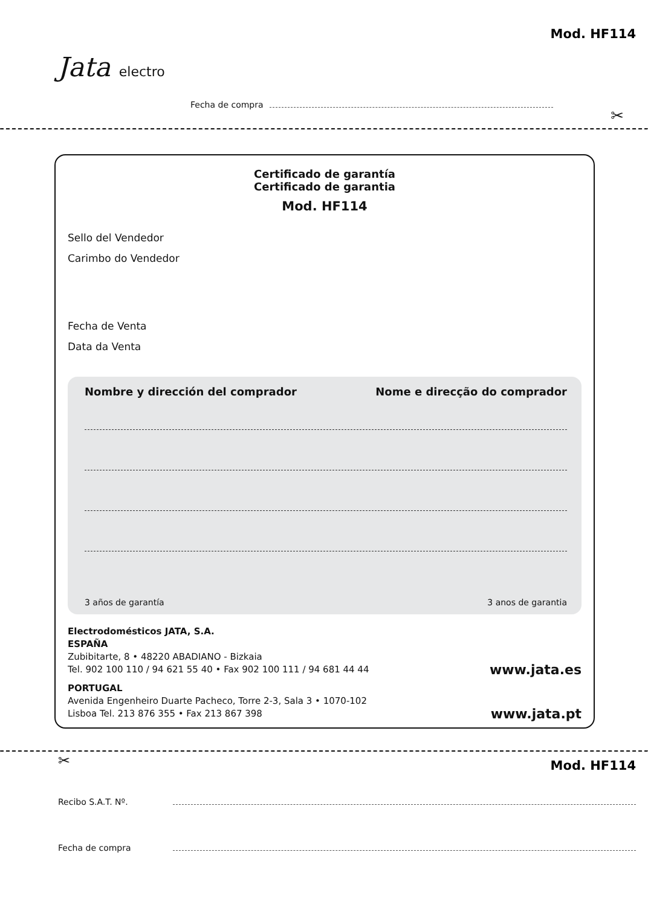Mod. HF114
Jata electro
Fecha de compra
✂
Certificado de garantía
Certificado de garantia
Mod. HF114
Sello del Vendedor
Carimbo do Vendedor
Fecha de Venta
Data da Venta
Nombre y dirección del comprador Nome e direcção do comprador
3 años de garantía 3 anos de garantia
Electrodomésticos JATA, S.A.
ESPAÑA
Zubibitarte, 8 • 48220 ABADIANO - Bizkaia
Tel. 902 100 110 / 94 621 55 40 • Fax 902 100 111 / 94 681 44 44 www.jata.es
PORTUGAL
Avenida Engenheiro Duarte Pacheco, Torre 2-3, Sala 3 • 1070-102
Lisboa Tel. 213 876 355 • Fax 213 867 398 www.jata.pt
✂ Mod. HF114
Recibo S.A.T. Nº.
Fecha de compra